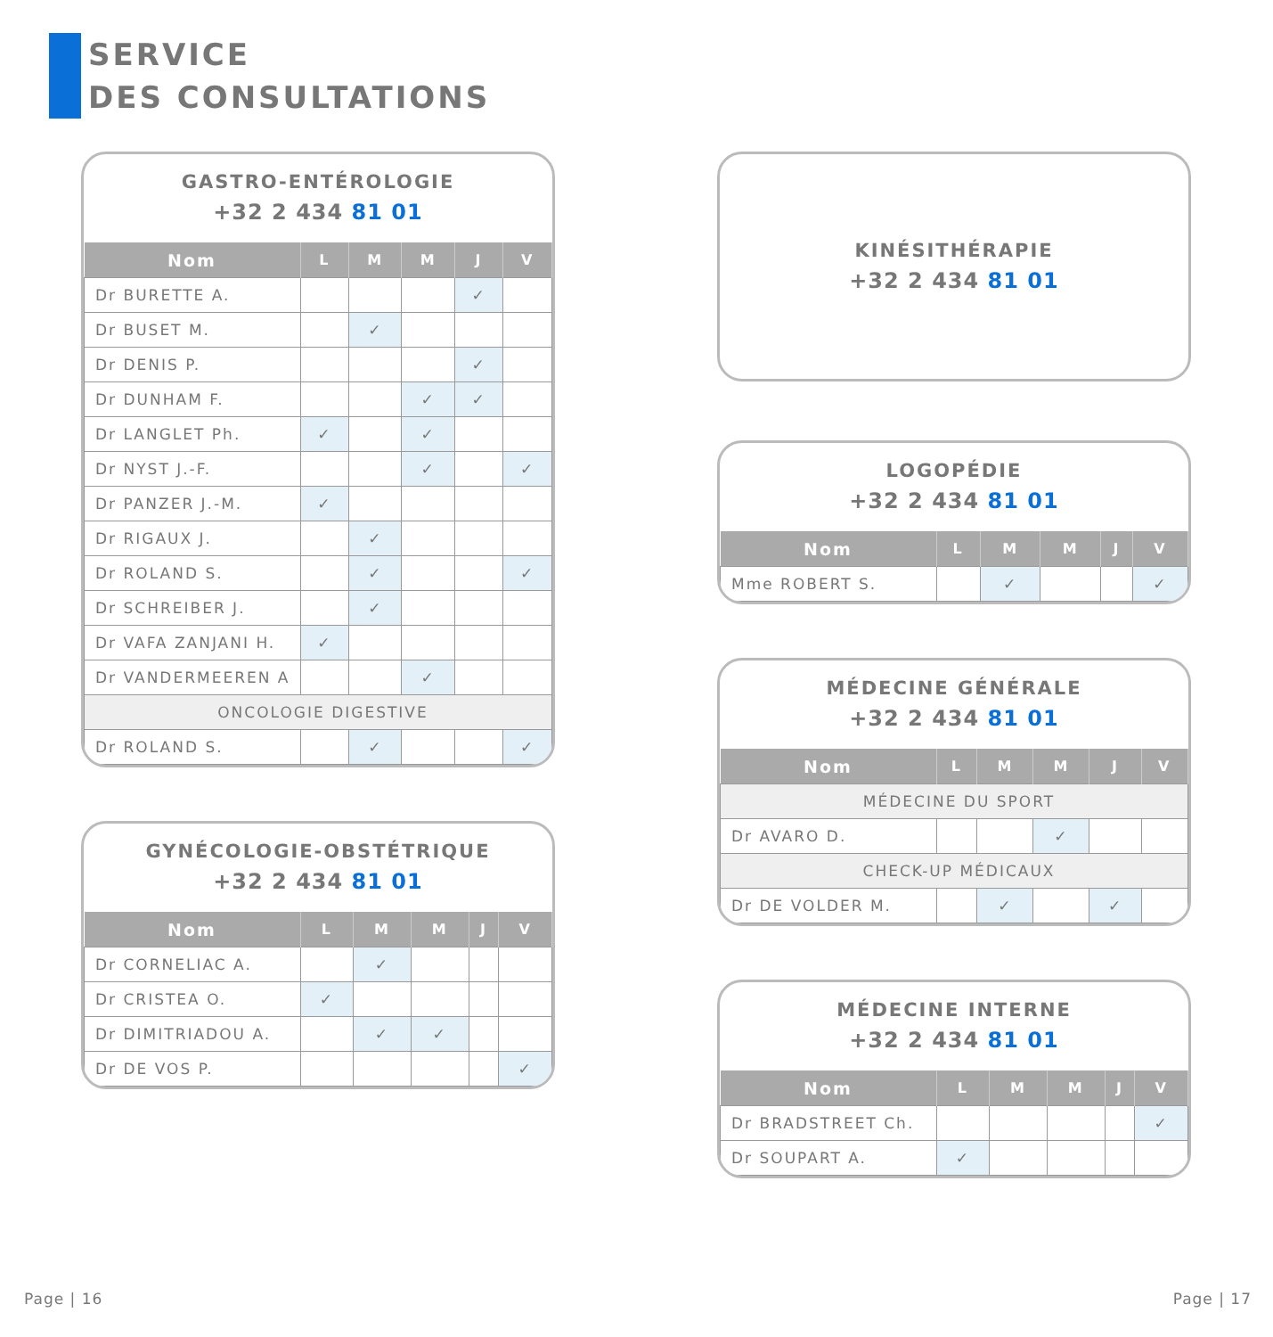SERVICE
DES CONSULTATIONS
GASTRO-ENTÉROLOGIE
+32 2 434 81 01
| Nom | L | M | M | J | V |
| --- | --- | --- | --- | --- | --- |
| Dr BURETTE A. | | | | ✓ | |
| Dr BUSET M. | | ✓ | | | |
| Dr DENIS P. | | | | ✓ | |
| Dr DUNHAM F. | | | ✓ | ✓ | |
| Dr LANGLET Ph. | ✓ | | ✓ | | |
| Dr NYST J.-F. | | | ✓ | | ✓ |
| Dr PANZER J.-M. | ✓ | | | | |
| Dr RIGAUX J. | | ✓ | | | |
| Dr ROLAND S. | | ✓ | | | ✓ |
| Dr SCHREIBER J. | | ✓ | | | |
| Dr VAFA ZANJANI H. | ✓ | | | | |
| Dr VANDERMEEREN A | | | ✓ | | |
| ONCOLOGIE DIGESTIVE | | | | | |
| Dr ROLAND S. | | ✓ | | | ✓ |
GYNÉCOLOGIE-OBSTÉTRIQUE
+32 2 434 81 01
| Nom | L | M | M | J | V |
| --- | --- | --- | --- | --- | --- |
| Dr CORNELIAC A. | | ✓ | | | |
| Dr CRISTEA O. | ✓ | | | | |
| Dr DIMITRIADOU A. | | ✓ | ✓ | | |
| Dr DE VOS P. | | | | | ✓ |
KINÉSITHÉRAPIE
+32 2 434 81 01
LOGOPÉDIE
+32 2 434 81 01
| Nom | L | M | M | J | V |
| --- | --- | --- | --- | --- | --- |
| Mme ROBERT S. | | ✓ | | | ✓ |
MÉDECINE GÉNÉRALE
+32 2 434 81 01
| Nom | L | M | M | J | V |
| --- | --- | --- | --- | --- | --- |
| MÉDECINE DU SPORT | | | | | |
| Dr AVARO D. | | | ✓ | | |
| CHECK-UP MÉDICAUX | | | | | |
| Dr DE VOLDER M. | | ✓ | | ✓ | |
MÉDECINE INTERNE
+32 2 434 81 01
| Nom | L | M | M | J | V |
| --- | --- | --- | --- | --- | --- |
| Dr BRADSTREET Ch. | | | | | ✓ |
| Dr SOUPART A. | ✓ | | | | |
Page | 16 Page | 17